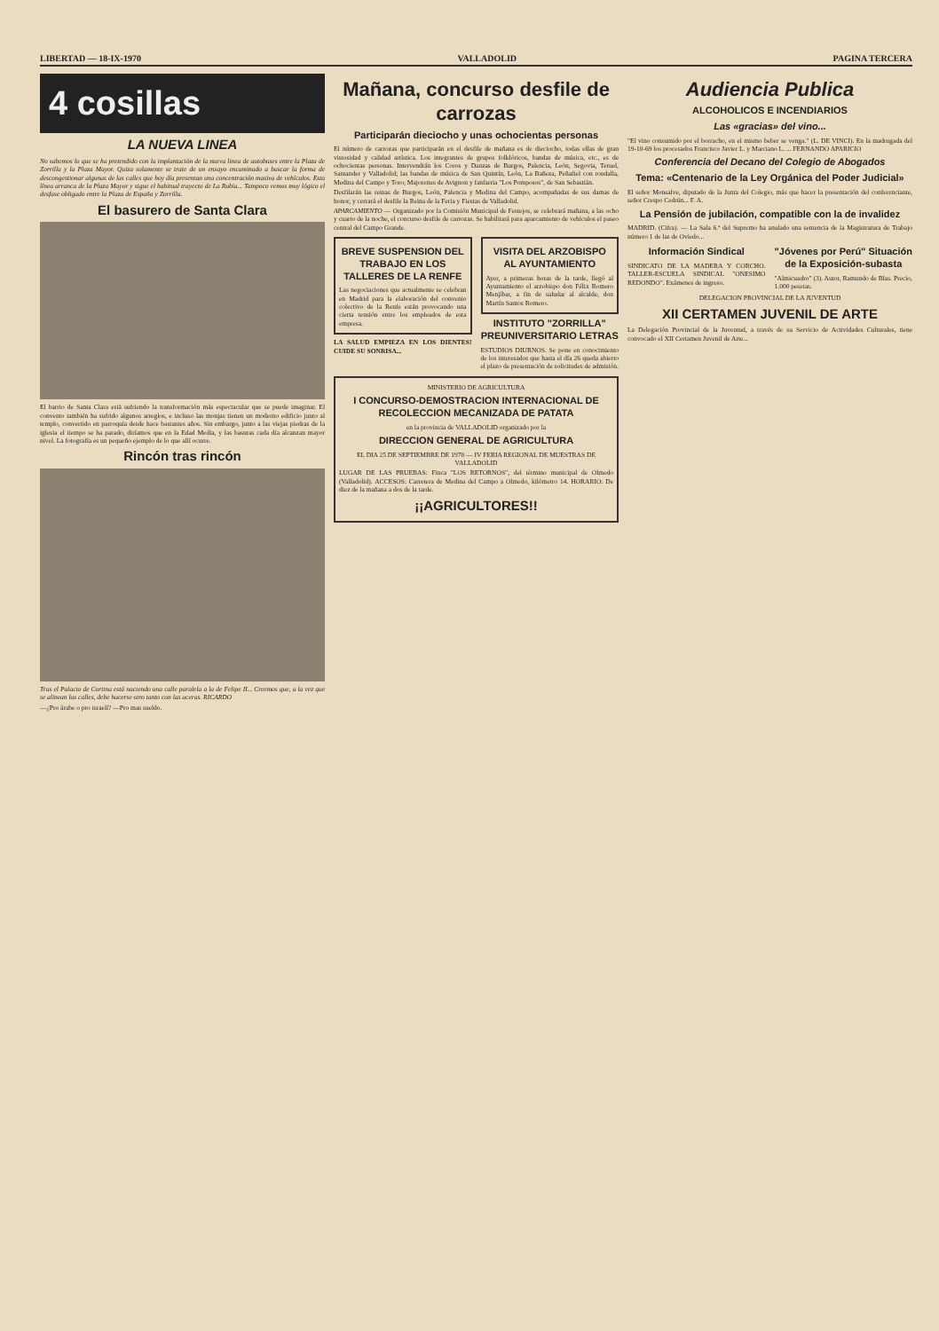LIBERTAD — 18-IX-1970 VALLADOLID PAGINA TERCERA
4 cosillas
LA NUEVA LINEA
No sabemos lo que se ha pretendido con la implantación de la nueva linea de autobuses entre la Plaza de Zorrilla y la Plaza Mayor. Quiza solamente se trate de un ensayo encaminado a buscar la forma de descongestionar algunas de las calles que hoy día presentan una concentración masiva de vehículos. Esta línea arranca de la Plaza Mayor y sigue el habitual trayecto de La Rubia... Tampoco vemos muy lógico el desfase obligado entre la Plaza de España y Zorrilla.
El basurero de Santa Clara
El barrio de Santa Clara está sufriendo la transformación más espectacular que se puede imaginar. El convento también ha sufrido algunos arreglos, e incluso las monjas tienen un moderno edificio junto al templo, convertido en parroquia desde hace bastantes años. Sin embargo, junto a las viejas piedras de la iglesia el tiempo se ha parado, diríamos que en la Edad Media, y las basuras cada día alcanzan mayor nivel. La fotografía es un pequeño ejemplo de lo que allí ocurre.
Rincón tras rincón
Tras el Palacio de Cortina está naciendo una calle paralela a la de Felipe II... Creemos que, a la vez que se alinean las calles, debe hacerse otro tanto con las aceras. RICARDO
—¿Pro árabe o pro israelí? —Pro mas sueldo.
Mañana, concurso desfile de carrozas
Participarán dieciocho y unas ochocientas personas
El número de carrozas que participarán en el desfile de mañana es de dieciocho, todas ellas de gran vistosidad y calidad artística. Los integrantes de grupos folklóricos, bandas de música, etc., es de ochocientas personas. Intervendrán los Coros y Danzas de Burgos, Palencia, León, Segovia, Teruel, Santander y Valladolid; las bandas de música de San Quintín, León, La Bañeza, Peñafiel con rondalla, Medina del Campo y Toro; Majorettes de Avignon y fanfarria "Los Pomposos", de San Sebastián.
Desfilarán las reinas de Burgos, León, Palencia y Medina del Campo, acompañadas de sus damas de honor, y cerrará el desfile la Reina de la Feria y Fiestas de Valladolid.
APARCAMIENTO — Organizado por la Comisión Municipal de Festejos, se celebrará mañana, a las ocho y cuarto de la noche, el concurso desfile de carrozas. Se habilitará para aparcamiento de vehículos el paseo central del Campo Grande.
BREVE SUSPENSION DEL TRABAJO EN LOS TALLERES DE LA RENFE
Las negociaciones que actualmente se celebran en Madrid para la elaboración del convenio colectivo de la Renfe están provocando una cierta tensión entre los empleados de esta empresa.
LA SALUD EMPIEZA EN LOS DIENTES! CUIDE SU SONRISA...
VISITA DEL ARZOBISPO AL AYUNTAMIENTO
Ayer, a primeras horas de la tarde, llegó al Ayuntamiento el arzobispo don Félix Romero Menjíbar, a fin de saludar al alcalde, don Martín Santos Romero.
INSTITUTO "ZORRILLA" PREUNIVERSITARIO LETRAS
ESTUDIOS DIURNOS. Se pone en conocimiento de los interesados que hasta el día 26 queda abierto el plazo de presentación de solicitudes de admisión.
MINISTERIO DE AGRICULTURA
I CONCURSO-DEMOSTRACION INTERNACIONAL DE RECOLECCION MECANIZADA DE PATATA
en la provincia de VALLADOLID organizado por la
DIRECCION GENERAL DE AGRICULTURA
EL DIA 25 DE SEPTIEMBRE DE 1970 — IV FERIA REGIONAL DE MUESTRAS DE VALLADOLID
LUGAR DE LAS PRUEBAS: Finca "LOS RETORNOS", del término municipal de Olmedo (Valladolid). ACCESOS: Carretera de Medina del Campo a Olmedo, kilómetro 14. HORARIO: De diez de la mañana a dos de la tarde.
¡¡AGRICULTORES!!
Audiencia Publica
ALCOHOLICOS E INCENDIARIOS
Las «gracias» del vino...
"El vino consumido por el borracho, en el mismo beber se venga." (L. DE VINCI). En la madrugada del 19-10-69 los procesados Francisco Javier L. y Marciano L. ... FERNANDO APARICIO
Conferencia del Decano del Colegio de Abogados
Tema: «Centenario de la Ley Orgánica del Poder Judicial»
El señor Monsalve, diputado de la Junta del Colegio, más que hacer la presentación del conferenciante, señor Crespo Cedrún... F. A.
La Pensión de jubilación, compatible con la de invalidez
MADRID. (Cifra). — La Sala 6.ª del Supremo ha anulado una sentencia de la Magistratura de Trabajo número 1 de las de Oviedo...
Información Sindical
SINDICATO DE LA MADERA Y CORCHO. TALLER-ESCUELA SINDICAL "ONESIMO REDONDO". Exámenes de ingreso.
"Jóvenes por Perú" Situación de la Exposición-subasta
"Almicuadro" (3). Autor, Ramundo de Blas. Precio, 1.000 pesetas.
DELEGACION PROVINCIAL DE LA JUVENTUD
XII CERTAMEN JUVENIL DE ARTE
La Delegación Provincial de la Juventud, a través de su Servicio de Actividades Culturales, tiene convocado el XII Certamen Juvenil de Arte...